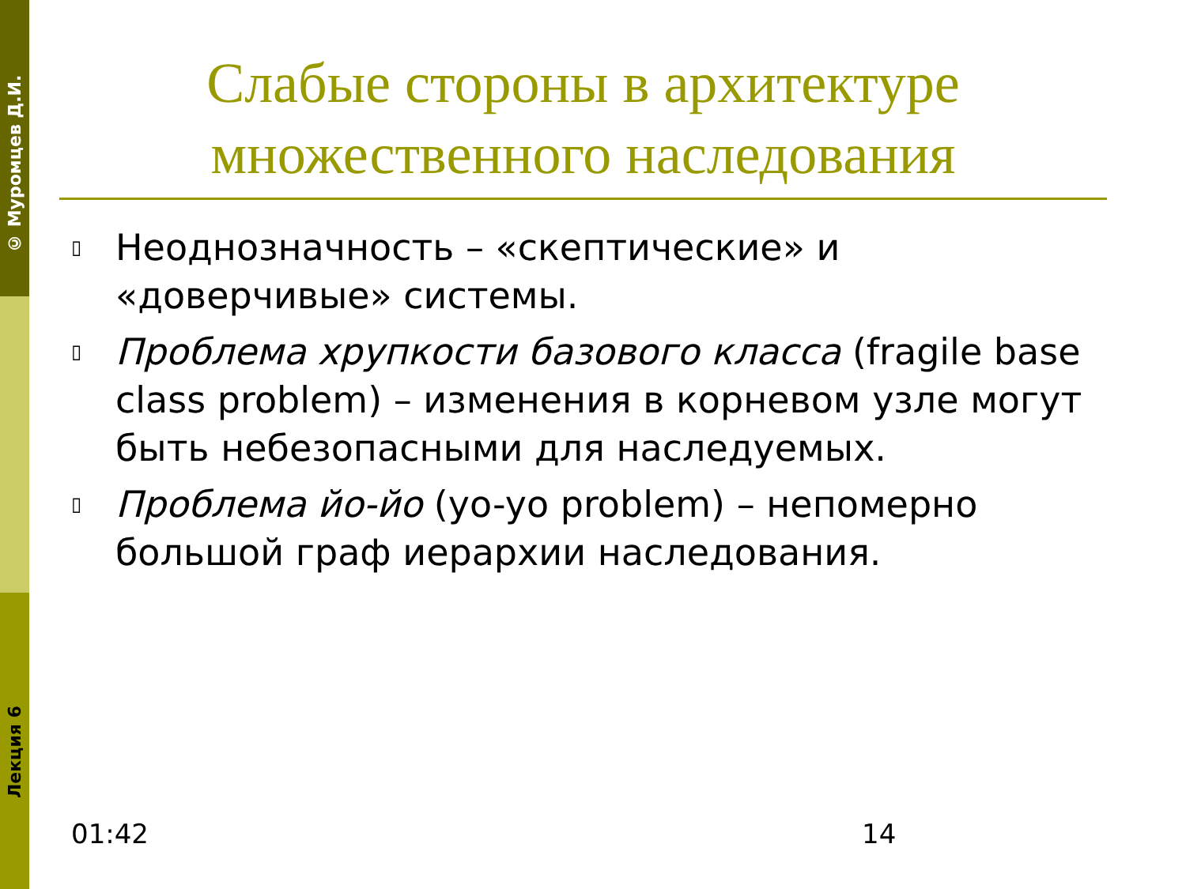© Муромцев Д.И.
Лекция 6
Слабые стороны в архитектуре множественного наследования
▯ Неоднозначность – «скептические» и «доверчивые» системы.
▯ Проблема хрупкости базового класса (fragile base class problem) – изменения в корневом узле могут быть небезопасными для наследуемых.
▯ Проблема йо-йо (yo-yo problem) – непомерно большой граф иерархии наследования.
01:42 14